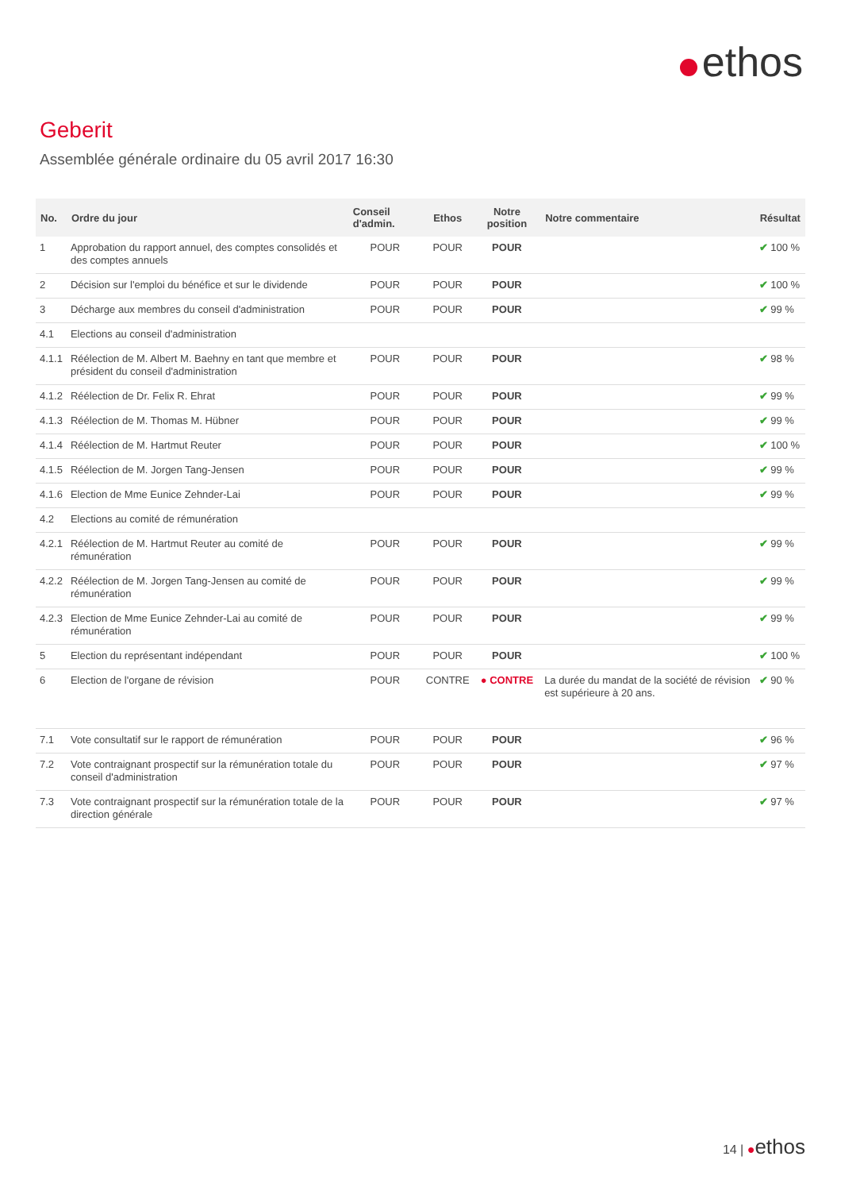ethos
Geberit
Assemblée générale ordinaire du 05 avril 2017 16:30
| No. | Ordre du jour | Conseil d'admin. | Ethos | Notre position | Notre commentaire | Résultat |
| --- | --- | --- | --- | --- | --- | --- |
| 1 | Approbation du rapport annuel, des comptes consolidés et des comptes annuels | POUR | POUR | POUR | | ✔ 100 % |
| 2 | Décision sur l'emploi du bénéfice et sur le dividende | POUR | POUR | POUR | | ✔ 100 % |
| 3 | Décharge aux membres du conseil d'administration | POUR | POUR | POUR | | ✔ 99 % |
| 4.1 | Elections au conseil d'administration | | | | | |
| 4.1.1 | Réélection de M. Albert M. Baehny en tant que membre et président du conseil d'administration | POUR | POUR | POUR | | ✔ 98 % |
| 4.1.2 | Réélection de Dr. Felix R. Ehrat | POUR | POUR | POUR | | ✔ 99 % |
| 4.1.3 | Réélection de M. Thomas M. Hübner | POUR | POUR | POUR | | ✔ 99 % |
| 4.1.4 | Réélection de M. Hartmut Reuter | POUR | POUR | POUR | | ✔ 100 % |
| 4.1.5 | Réélection de M. Jorgen Tang-Jensen | POUR | POUR | POUR | | ✔ 99 % |
| 4.1.6 | Election de Mme Eunice Zehnder-Lai | POUR | POUR | POUR | | ✔ 99 % |
| 4.2 | Elections au comité de rémunération | | | | | |
| 4.2.1 | Réélection de M. Hartmut Reuter au comité de rémunération | POUR | POUR | POUR | | ✔ 99 % |
| 4.2.2 | Réélection de M. Jorgen Tang-Jensen au comité de rémunération | POUR | POUR | POUR | | ✔ 99 % |
| 4.2.3 | Election de Mme Eunice Zehnder-Lai au comité de rémunération | POUR | POUR | POUR | | ✔ 99 % |
| 5 | Election du représentant indépendant | POUR | POUR | POUR | | ✔ 100 % |
| 6 | Election de l'organe de révision | POUR | CONTRE | ● CONTRE | La durée du mandat de la société de révision est supérieure à 20 ans. | ✔ 90 % |
| 7.1 | Vote consultatif sur le rapport de rémunération | POUR | POUR | POUR | | ✔ 96 % |
| 7.2 | Vote contraignant prospectif sur la rémunération totale du conseil d'administration | POUR | POUR | POUR | | ✔ 97 % |
| 7.3 | Vote contraignant prospectif sur la rémunération totale de la direction générale | POUR | POUR | POUR | | ✔ 97 % |
14 | ●ethos